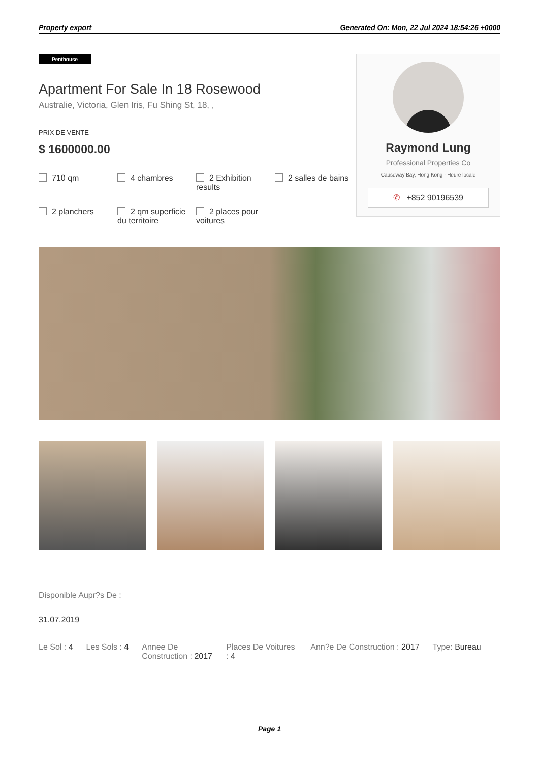Property export Generated On: Mon, 22 Jul 2024 18:54:26 +0000
Penthouse
Apartment For Sale In 18 Rosewood
Australie, Victoria, Glen Iris, Fu Shing St, 18, ,
PRIX DE VENTE
$ 1600000.00
710 qm
4 chambres
2 Exhibition results
2 salles de bains
2 planchers
2 qm superficie du territoire
2 places pour voitures
Raymond Lung
Professional Properties Co
Causeway Bay, Hong Kong - Heure locale
✆ +852 90196539
Disponible Aupr?s De :
31.07.2019
Le Sol : 4 Les Sols : 4 Annee De Construction : 2017 Places De Voitures : 4 Ann?e De Construction : 2017 Type: Bureau
Page 1